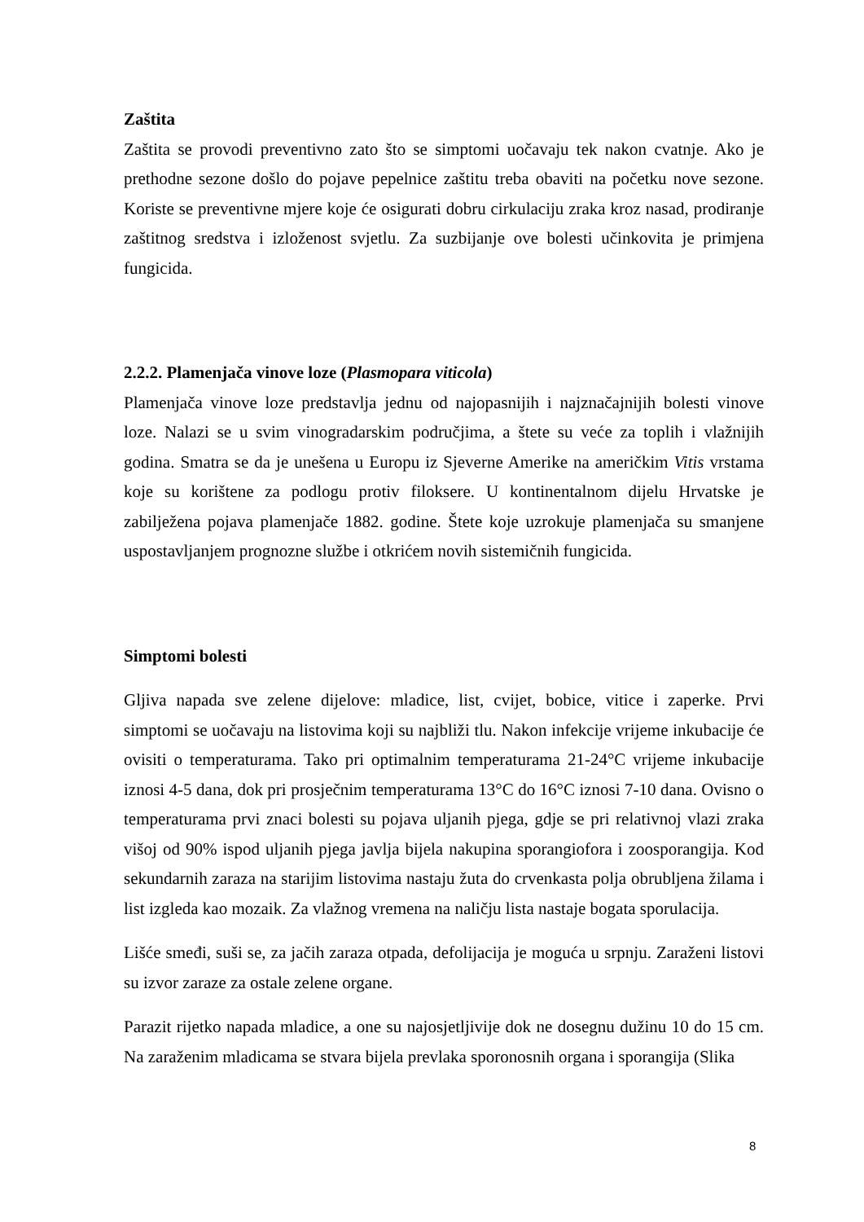Zaštita
Zaštita se provodi preventivno zato što se simptomi uočavaju tek nakon cvatnje. Ako je prethodne sezone došlo do pojave pepelnice zaštitu treba obaviti na početku nove sezone. Koriste se preventivne mjere koje će osigurati dobru cirkulaciju zraka kroz nasad, prodiranje zaštitnog sredstva i izloženost svjetlu. Za suzbijanje ove bolesti učinkovita je primjena fungicida.
2.2.2. Plamenjača vinove loze (Plasmopara viticola)
Plamenjača vinove loze predstavlja jednu od najopasnijih i najznačajnijih bolesti vinove loze. Nalazi se u svim vinogradarskim područjima, a štete su veće za toplih i vlažnijih godina. Smatra se da je unešena u Europu iz Sjeverne Amerike na američkim Vitis vrstama koje su korištene za podlogu protiv filoksere. U kontinentalnom dijelu Hrvatske je zabilježena pojava plamenjače 1882. godine. Štete koje uzrokuje plamenjača su smanjene uspostavljanjem prognozne službe i otkrićem novih sistemičnih fungicida.
Simptomi bolesti
Gljiva napada sve zelene dijelove: mladice, list, cvijet, bobice, vitice i zaperke. Prvi simptomi se uočavaju na listovima koji su najbliži tlu. Nakon infekcije vrijeme inkubacije će ovisiti o temperaturama. Tako pri optimalnim temperaturama 21-24°C vrijeme inkubacije iznosi 4-5 dana, dok pri prosječnim temperaturama 13°C do 16°C iznosi 7-10 dana. Ovisno o temperaturama prvi znaci bolesti su pojava uljanih pjega, gdje se pri relativnoj vlazi zraka višoj od 90% ispod uljanih pjega javlja bijela nakupina sporangiofora i zoosporangija. Kod sekundarnih zaraza na starijim listovima nastaju žuta do crvenkasta polja obrubljena žilama i list izgleda kao mozaik. Za vlažnog vremena na naličju lista nastaje bogata sporulacija.
Lišće smeđi, suši se, za jačih zaraza otpada, defolijacija je moguća u srpnju. Zaraženi listovi su izvor zaraze za ostale zelene organe.
Parazit rijetko napada mladice, a one su najosjetljivije dok ne dosegnu dužinu 10 do 15 cm. Na zaraženim mladicama se stvara bijela prevlaka sporonosnih organa i sporangija (Slika
8